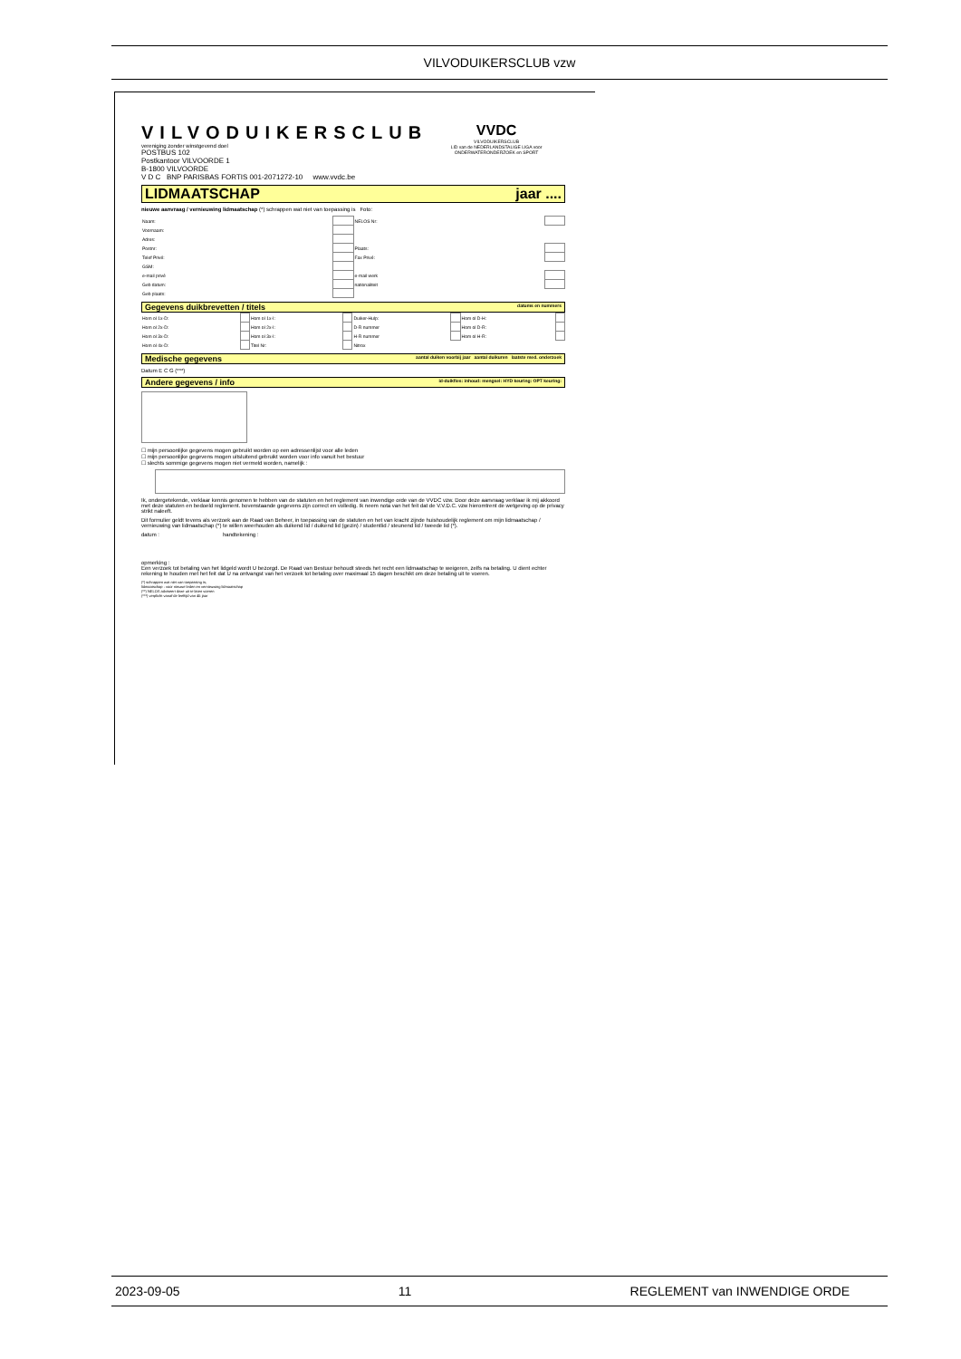VILVODUIKERSCLUB vzw
VILVODUIKERSCLUB
vereniging zonder winstgevend doel
POSTBUS 102
Postkantoor VILVOORDE 1
B-1800 VILVOORDE
V D C BNP PARISBAS FORTIS 001-2071272-10 www.vvdc.be
VVDC
VILVODUIKERSCLUB
LID van de NEDERLANDSTALIGE LIGA voor ONDERWATERONDERZOEK en SPORT
LIDMAATSCHAP jaar ....
nieuwe aanvraag / vernieuwing lidmaatschap (*) schrappen wat niet van toepassing is Foto:
| Naam: | | NELOS Nr: | |
| Voornaam: | | | |
| Adres: | | | |
| Postnr: | | Plaats: | |
| Telef Privé: | | Fax Privé: | |
| GSM: | | | |
| e-mail privé | | e-mail werk | |
| Geb datum: | | nationaliteit | |
| Geb plaats: | | | |
Gegevens duikbrevetten / titels datums en nummers
| Hom ol 1x-D: | | Hom ol 1x-I: | | Duiker-Hulp: | | Hom ol D-H: | |
| Hom ol 2x-D: | | Hom ol 2x-I: | | D-R nummer | | Hom ol D-R: | |
| Hom ol 3x-D: | | Hom ol 3x-I: | | H-R nummer | | Hom ol H-R: | |
| Hom ol 4x-D: | | Titel Nr: | | Nitrox | | | |
Medische gegevens aantal duiken voorbij jaar aantal duikuren laatste med. onderzoek
Datum E C G (***)
Andere gegevens / info id-duikfles: inhoud: mengsel: HYD keuring: OPT keuring:
☐ mijn persoonlijke gegevens mogen gebruikt worden op een adressenlijst voor alle leden
☐ mijn persoonlijke gegevens mogen uitsluitend gebruikt worden voor info vanuit het bestuur
☐ slechts sommige gegevens mogen niet vermeld worden, namelijk :
Ik, ondergetekende, verklaar kennis genomen te hebben van de statuten en het reglement van inwendige orde van de VVDC vzw. Door deze aanvraag verklaar ik mij akkoord met deze statuten en bedoeld reglement. bovenstaande gegevens zijn correct en volledig. Ik neem nota van het feit dat de V.V.D.C. vzw hieromtrent de wetgeving op de privacy strikt naleeft.
Dit formulier geldt tevens als verzoek aan de Raad van Beheer, in toepassing van de statuten en het van kracht zijnde huishoudelijk reglement om mijn lidmaatschap / vernieuwing van lidmaatschap (*) te willen weerhouden als duikend lid / duikend lid (gezin) / studentlid / steunend lid / tweede lid (*).
datum : handtekening :
opmerking :
Een verzoek tot betaling van het lidgeld wordt U bezorgd. De Raad van Bestuur behoudt steeds het recht een lidmaatschap te weigeren, zelfs na betaling. U dient echter rekening te houden met het feit dat U na ontvangst van het verzoek tot betaling over maximaal 15 dagen beschikt om deze betaling uit te voeren.
(*) schrappen wat niet van toepassing is;
lidmaatschap : voor nieuwe leden en vernieuwing lidmaatschap
(**) NELOS adviseert deze uit te laten voeren
(***) verplicht vanaf de leeftijd van 45 jaar
2023-09-05 11 REGLEMENT van INWENDIGE ORDE